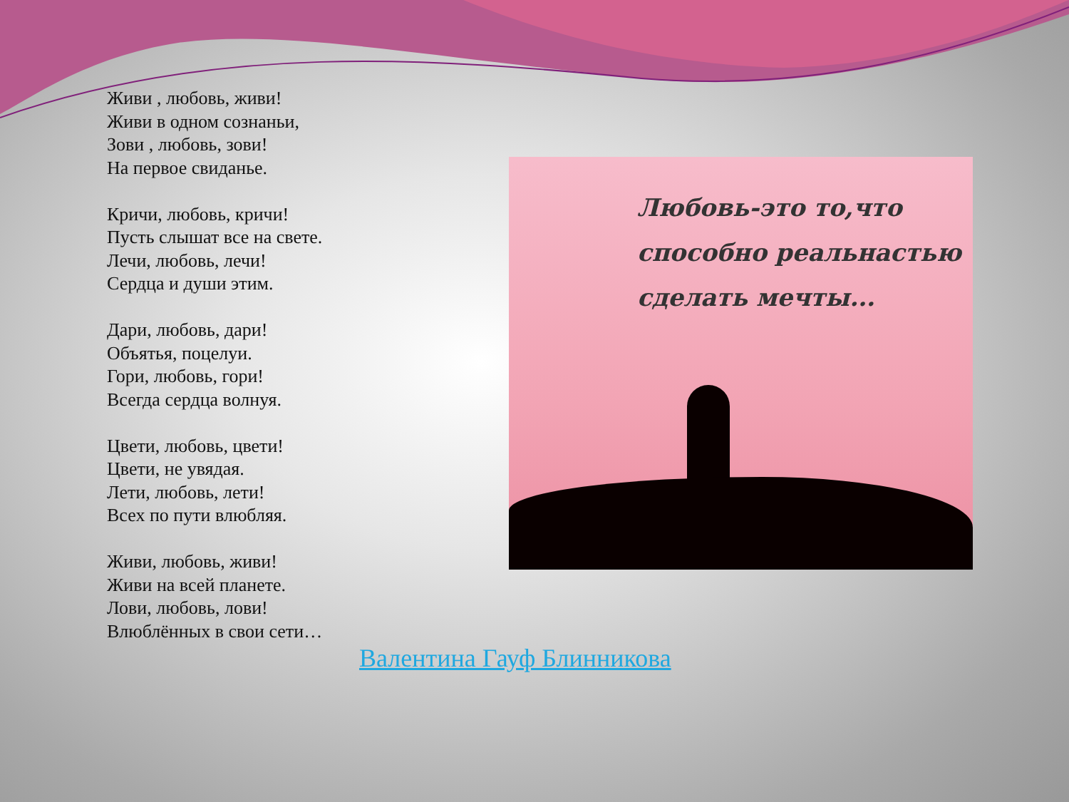Живи , любовь, живи!
Живи в одном сознаньи,
Зови , любовь, зови!
На первое свиданье.
Кричи, любовь, кричи!
Пусть слышат все на свете.
Лечи, любовь, лечи!
Сердца и души этим.
Дари, любовь, дари!
Объятья, поцелуи.
Гори, любовь, гори!
Всегда сердца волнуя.
Цвети, любовь, цвети!
Цвети, не увядая.
Лети, любовь, лети!
Всех по пути влюбляя.
Живи, любовь, живи!
Живи на всей планете.
Лови, любовь, лови!
Влюблённых в свои сети…
Любовь-это то,что
способно реальнастью
сделать мечты...
Валентина Гауф Блинникова